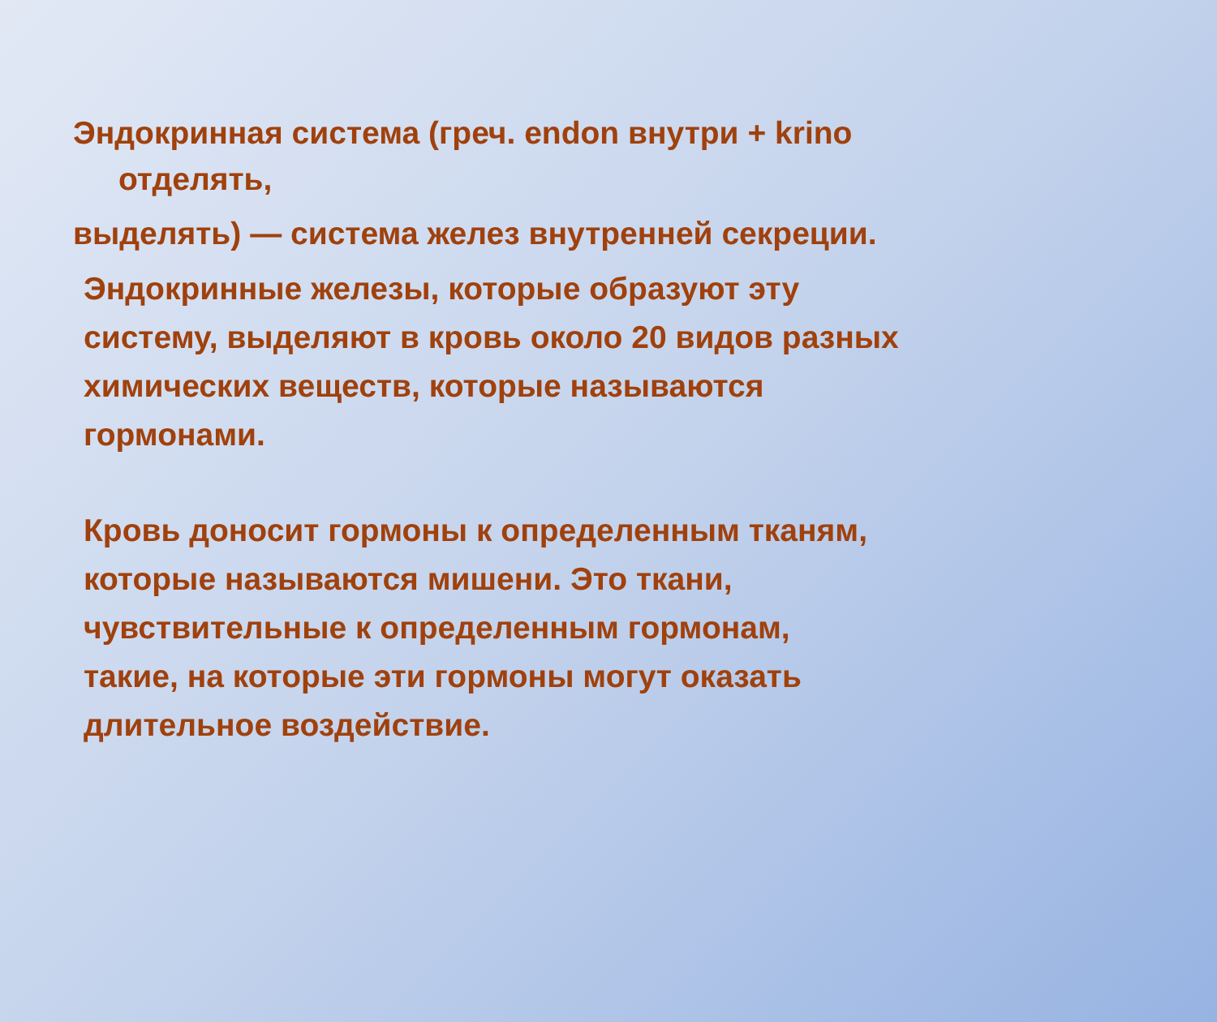Эндокринная система (греч. endon внутри + krino
отделять,
выделять) — система желез внутренней секреции.
Эндокринные железы, которые образуют эту
систему, выделяют в кровь около 20 видов разных
химических веществ, которые называются
гормонами.
Кровь доносит гормоны к определенным тканям,
которые называются мишени. Это ткани,
чувствительные к определенным гормонам,
такие, на которые эти гормоны могут оказать
длительное воздействие.